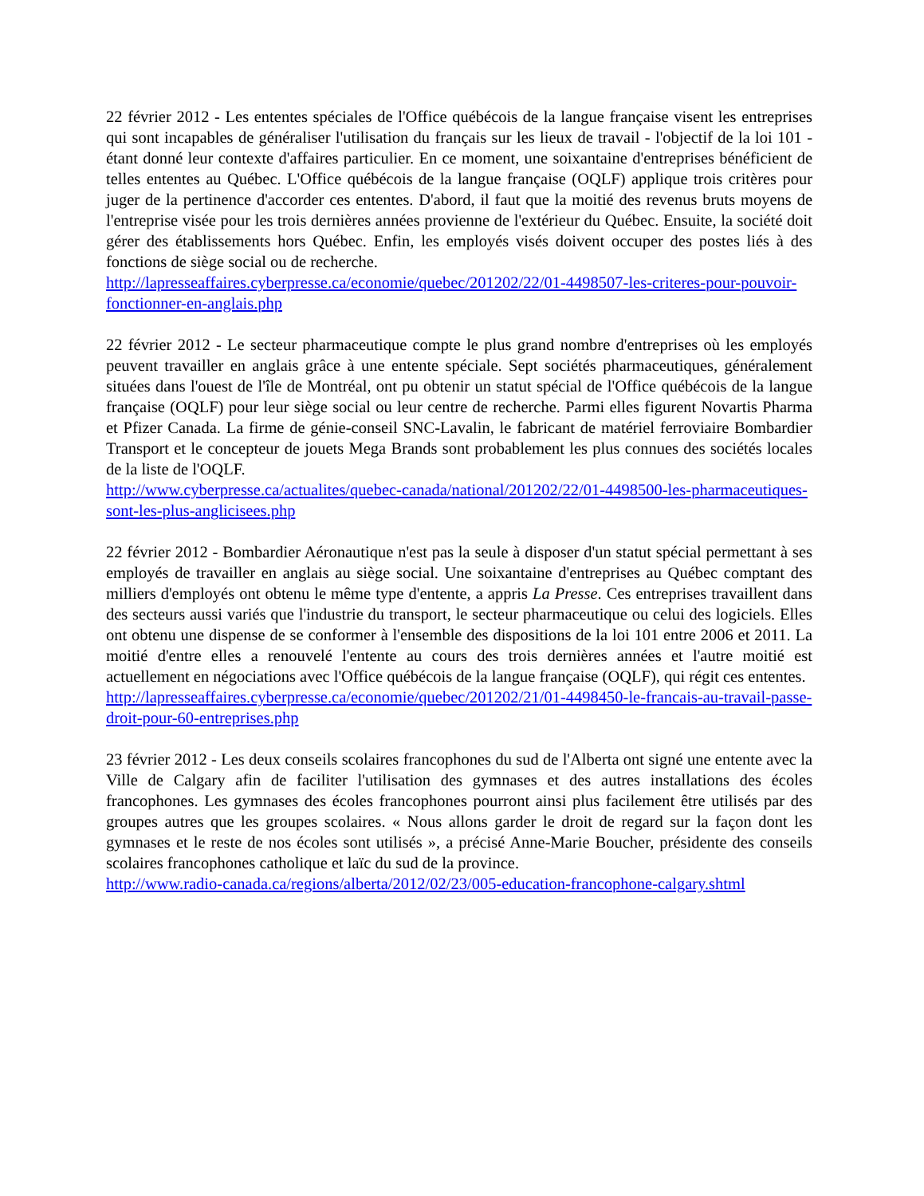22 février 2012 - Les ententes spéciales de l'Office québécois de la langue française visent les entreprises qui sont incapables de généraliser l'utilisation du français sur les lieux de travail - l'objectif de la loi 101 - étant donné leur contexte d'affaires particulier. En ce moment, une soixantaine d'entreprises bénéficient de telles ententes au Québec. L'Office québécois de la langue française (OQLF) applique trois critères pour juger de la pertinence d'accorder ces ententes. D'abord, il faut que la moitié des revenus bruts moyens de l'entreprise visée pour les trois dernières années provienne de l'extérieur du Québec. Ensuite, la société doit gérer des établissements hors Québec. Enfin, les employés visés doivent occuper des postes liés à des fonctions de siège social ou de recherche.
http://lapresseaffaires.cyberpresse.ca/economie/quebec/201202/22/01-4498507-les-criteres-pour-pouvoir-fonctionner-en-anglais.php
22 février 2012 - Le secteur pharmaceutique compte le plus grand nombre d'entreprises où les employés peuvent travailler en anglais grâce à une entente spéciale. Sept sociétés pharmaceutiques, généralement situées dans l'ouest de l'île de Montréal, ont pu obtenir un statut spécial de l'Office québécois de la langue française (OQLF) pour leur siège social ou leur centre de recherche. Parmi elles figurent Novartis Pharma et Pfizer Canada. La firme de génie-conseil SNC-Lavalin, le fabricant de matériel ferroviaire Bombardier Transport et le concepteur de jouets Mega Brands sont probablement les plus connues des sociétés locales de la liste de l'OQLF.
http://www.cyberpresse.ca/actualites/quebec-canada/national/201202/22/01-4498500-les-pharmaceutiques-sont-les-plus-anglicisees.php
22 février 2012 - Bombardier Aéronautique n'est pas la seule à disposer d'un statut spécial permettant à ses employés de travailler en anglais au siège social. Une soixantaine d'entreprises au Québec comptant des milliers d'employés ont obtenu le même type d'entente, a appris La Presse. Ces entreprises travaillent dans des secteurs aussi variés que l'industrie du transport, le secteur pharmaceutique ou celui des logiciels. Elles ont obtenu une dispense de se conformer à l'ensemble des dispositions de la loi 101 entre 2006 et 2011. La moitié d'entre elles a renouvelé l'entente au cours des trois dernières années et l'autre moitié est actuellement en négociations avec l'Office québécois de la langue française (OQLF), qui régit ces ententes.
http://lapresseaffaires.cyberpresse.ca/economie/quebec/201202/21/01-4498450-le-francais-au-travail-passe-droit-pour-60-entreprises.php
23 février 2012 - Les deux conseils scolaires francophones du sud de l'Alberta ont signé une entente avec la Ville de Calgary afin de faciliter l'utilisation des gymnases et des autres installations des écoles francophones. Les gymnases des écoles francophones pourront ainsi plus facilement être utilisés par des groupes autres que les groupes scolaires. « Nous allons garder le droit de regard sur la façon dont les gymnases et le reste de nos écoles sont utilisés », a précisé Anne-Marie Boucher, présidente des conseils scolaires francophones catholique et laïc du sud de la province.
http://www.radio-canada.ca/regions/alberta/2012/02/23/005-education-francophone-calgary.shtml